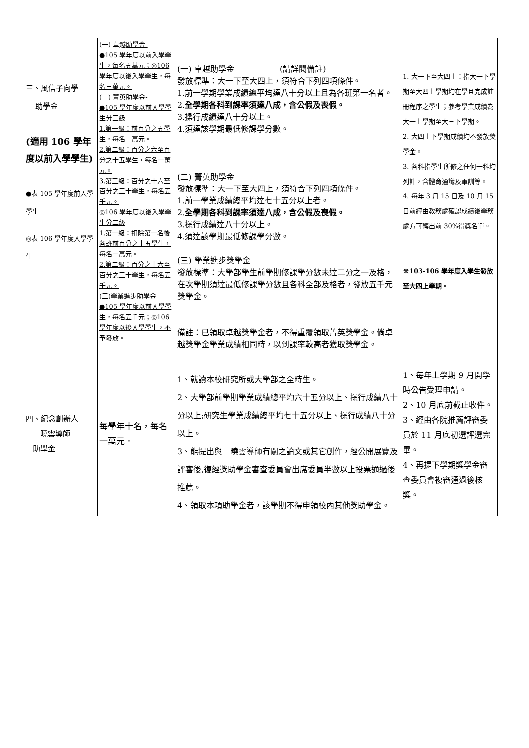| 三、風信子向學 助學金 (適用 106 學年度以前入學學生) ●表 105 學年度前入學學生 ◎表 106 學年度入學學生 | (一) 卓越 助學金- ●105 學年度以前入學學生，每名五萬元；◎106 學年度以後入學學生，每名三萬元。 (二) 菁英 助學金- ●105 學年度以前入學學生分三級 1.第一級：前百分之五學生，每名二萬元。 2.第二級：百分之六至百分之十五學生，每名一萬元。 3.第三級：百分之十六至百分之三十學生，每名五千元。 ◎106 學年度以後入學學生分二級 1.第一級：扣除第一名後各班前百分之十五學生，每名一萬元。 2.第二級：百分之十六至百分之三十學生，每名五千元。 (三) 學業進步 助 學金 ●105 學年度以前入學學生，每名五千元；◎106 學年度以後入學學生，不予發放。 | (一) 卓越助學金 (請詳閱備註) 發放標準：大一下至大四上，須符合下列四項條件。 1.前一學期學業成績總平均達八十分以上且為各班第一名者。 2. 全學期各科到課率須達八成，含公假及喪假。 3.操行成績達八十分以上。 4.須達該學期最低修課學分數。 (二) 菁英助學金 發放標準：大一下至大四上，須符合下列四項條件。 1.前一學業成績總平均達七十五分以上者。 2. 全學期各科到課率須達八成，含公假及喪假。 3.操行成績達八十分以上。 4.須達該學期最低修課學分數。 (三) 學業進步獎學金 發放標準：大學部學生前學期修課學分數未達二分之一及格，在次學期須達最低修課學分數且各科全部及格者，發放五千元獎學金。 備註：已領取卓越獎學金者，不得重覆領取菁英獎學金。倘卓越獎學金學業成績相同時，以到課率較高者獲取獎學金。 | 1. 大一下至大四上：指大一下學期至大四上學期均在學且完成註冊程序之學生；參考學業成績為大一上學期至大三下學期。 2. 大四上下學期成績均不發放獎學金。 3. 各科指學生所修之任何一科均列計，含體育通識及軍訓等。 4. 每年 3 月 15 日及 10 月 15 日 前 經由教務處確認成績後學務處方可轉出前 30%得獎名單。 ※103-106 學年度入學生發放至大四上學期。 |
| 四、紀念創辦人 曉雲導師 助學金 | 每學年十名，每名一萬元。 | 1、就讀本校研究所或大學部之全時生。 2、大學部前學期學業成績總平均六十五分以上、操行成績八十分以上;研究生學業成績總平均七十五分以上、操行成績八十分以上。 3、能提出與 曉雲導師有關之論文或其它創作，經公開展覽及評審後,復經獎助學金審查委員會出席委員半數以上投票通過後推薦。 4、領取本項助學金者，該學期不得申領校內其他獎助學金。 | 1、每年上學期 9 月開學時公告受理申請。 2、10 月底前截止收件。 3、經由各院推薦評審委員於 11 月底初選評選完畢。 4、再提下學期獎學金審查委員會複審通過後核獎。 |